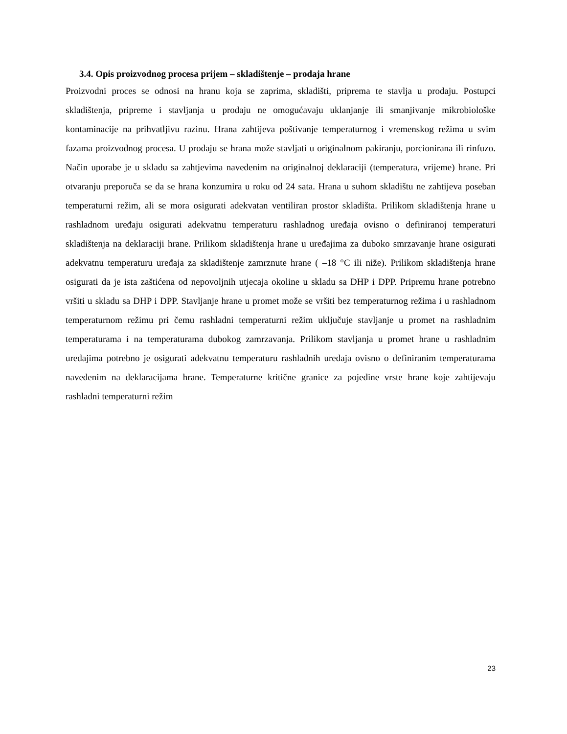3.4. Opis proizvodnog procesa prijem – skladištenje – prodaja hrane
Proizvodni proces se odnosi na hranu koja se zaprima, skladišti, priprema te stavlja u prodaju. Postupci skladištenja, pripreme i stavljanja u prodaju ne omogućavaju uklanjanje ili smanjivanje mikrobiološke kontaminacije na prihvatljivu razinu. Hrana zahtijeva poštivanje temperaturnog i vremenskog režima u svim fazama proizvodnog procesa. U prodaju se hrana može stavljati u originalnom pakiranju, porcionirana ili rinfuzo. Način uporabe je u skladu sa zahtjevima navedenim na originalnoj deklaraciji (temperatura, vrijeme) hrane. Pri otvaranju preporuča se da se hrana konzumira u roku od 24 sata. Hrana u suhom skladištu ne zahtijeva poseban temperaturni režim, ali se mora osigurati adekvatan ventiliran prostor skladišta. Prilikom skladištenja hrane u rashladnom uređaju osigurati adekvatnu temperaturu rashladnog uređaja ovisno o definiranoj temperaturi skladištenja na deklaraciji hrane. Prilikom skladištenja hrane u uređajima za duboko smrzavanje hrane osigurati adekvatnu temperaturu uređaja za skladištenje zamrznute hrane ( –18 °C ili niže). Prilikom skladištenja hrane osigurati da je ista zaštićena od nepovoljnih utjecaja okoline u skladu sa DHP i DPP. Pripremu hrane potrebno vršiti u skladu sa DHP i DPP. Stavljanje hrane u promet može se vršiti bez temperaturnog režima i u rashladnom temperaturnom režimu pri čemu rashladni temperaturni režim uključuje stavljanje u promet na rashladnim temperaturama i na temperaturama dubokog zamrzavanja. Prilikom stavljanja u promet hrane u rashladnim uređajima potrebno je osigurati adekvatnu temperaturu rashladnih uređaja ovisno o definiranim temperaturama navedenim na deklaracijama hrane. Temperaturne kritične granice za pojedine vrste hrane koje zahtijevaju rashladni temperaturni režim
23